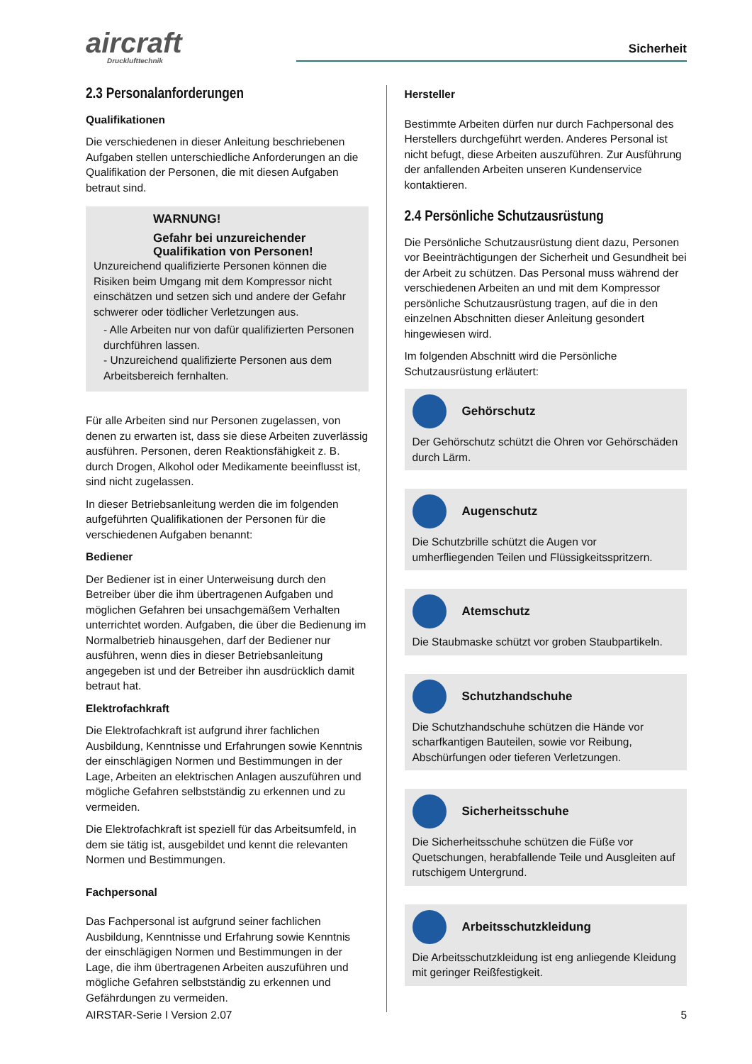aircraft
Drucklufttechnik
Sicherheit
2.3 Personalanforderungen
Qualifikationen
Die verschiedenen in dieser Anleitung beschriebenen Aufgaben stellen unterschiedliche Anforderungen an die Qualifikation der Personen, die mit diesen Aufgaben betraut sind.
WARNUNG!
Gefahr bei unzureichender Qualifikation von Personen!
Unzureichend qualifizierte Personen können die Risiken beim Umgang mit dem Kompressor nicht einschätzen und setzen sich und andere der Gefahr schwerer oder tödlicher Verletzungen aus.
- Alle Arbeiten nur von dafür qualifizierten Personen durchführen lassen.
- Unzureichend qualifizierte Personen aus dem Arbeitsbereich fernhalten.
Für alle Arbeiten sind nur Personen zugelassen, von denen zu erwarten ist, dass sie diese Arbeiten zuverlässig ausführen. Personen, deren Reaktionsfähigkeit z. B. durch Drogen, Alkohol oder Medikamente beeinflusst ist, sind nicht zugelassen.
In dieser Betriebsanleitung werden die im folgenden aufgeführten Qualifikationen der Personen für die verschiedenen Aufgaben benannt:
Bediener
Der Bediener ist in einer Unterweisung durch den Betreiber über die ihm übertragenen Aufgaben und möglichen Gefahren bei unsachgemäßem Verhalten unterrichtet worden. Aufgaben, die über die Bedienung im Normalbetrieb hinausgehen, darf der Bediener nur ausführen, wenn dies in dieser Betriebsanleitung angegeben ist und der Betreiber ihn ausdrücklich damit betraut hat.
Elektrofachkraft
Die Elektrofachkraft ist aufgrund ihrer fachlichen Ausbildung, Kenntnisse und Erfahrungen sowie Kenntnis der einschlägigen Normen und Bestimmungen in der Lage, Arbeiten an elektrischen Anlagen auszuführen und mögliche Gefahren selbstständig zu erkennen und zu vermeiden.
Die Elektrofachkraft ist speziell für das Arbeitsumfeld, in dem sie tätig ist, ausgebildet und kennt die relevanten Normen und Bestimmungen.
Fachpersonal
Das Fachpersonal ist aufgrund seiner fachlichen Ausbildung, Kenntnisse und Erfahrung sowie Kenntnis der einschlägigen Normen und Bestimmungen in der Lage, die ihm übertragenen Arbeiten auszuführen und mögliche Gefahren selbstständig zu erkennen und Gefährdungen zu vermeiden.
Hersteller
Bestimmte Arbeiten dürfen nur durch Fachpersonal des Herstellers durchgeführt werden. Anderes Personal ist nicht befugt, diese Arbeiten auszuführen. Zur Ausführung der anfallenden Arbeiten unseren Kundenservice kontaktieren.
2.4 Persönliche Schutzausrüstung
Die Persönliche Schutzausrüstung dient dazu, Personen vor Beeinträchtigungen der Sicherheit und Gesundheit bei der Arbeit zu schützen. Das Personal muss während der verschiedenen Arbeiten an und mit dem Kompressor persönliche Schutzausrüstung tragen, auf die in den einzelnen Abschnitten dieser Anleitung gesondert hingewiesen wird.
Im folgenden Abschnitt wird die Persönliche Schutzausrüstung erläutert:
Gehörschutz
Der Gehörschutz schützt die Ohren vor Gehörschäden durch Lärm.
Augenschutz
Die Schutzbrille schützt die Augen vor umherfliegenden Teilen und Flüssigkeitsspritzern.
Atemschutz
Die Staubmaske schützt vor groben Staubpartikeln.
Schutzhandschuhe
Die Schutzhandschuhe schützen die Hände vor scharfkantigen Bauteilen, sowie vor Reibung, Abschürfungen oder tieferen Verletzungen.
Sicherheitsschuhe
Die Sicherheitsschuhe schützen die Füße vor Quetschungen, herabfallende Teile und Ausgleiten auf rutschigem Untergrund.
Arbeitsschutzkleidung
Die Arbeitsschutzkleidung ist eng anliegende Kleidung mit geringer Reißfestigkeit.
AIRSTAR-Serie I Version 2.07 5